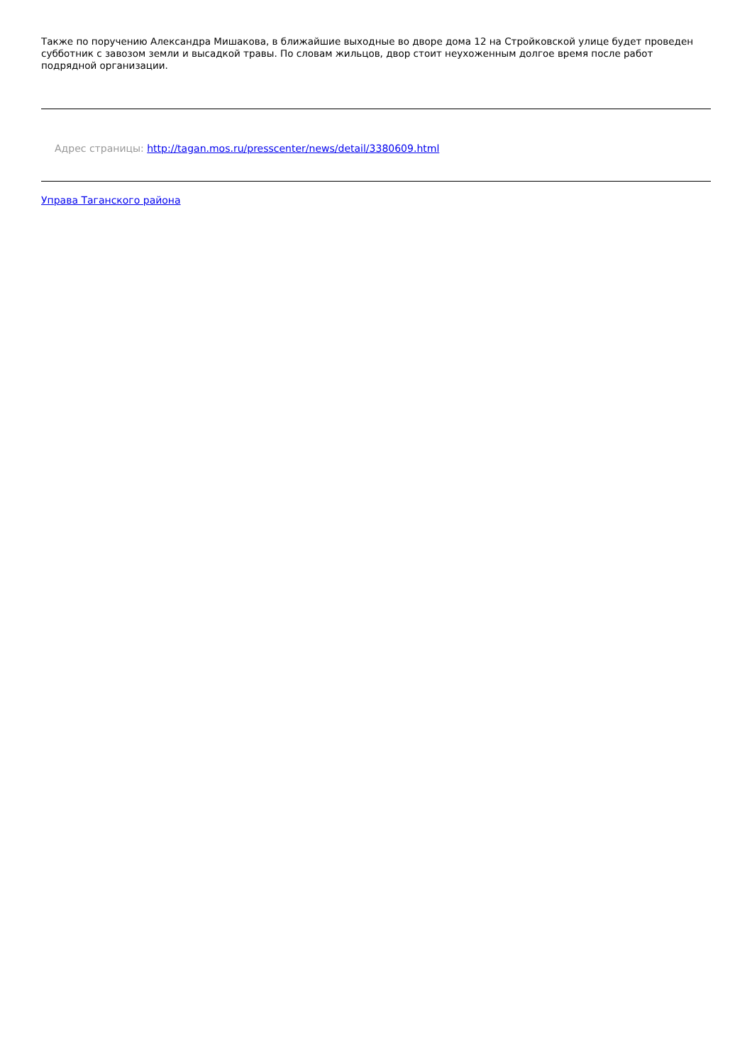Также по поручению Александра Мишакова, в ближайшие выходные во дворе дома 12 на Стройковской улице будет проведен субботник с завозом земли и высадкой травы. По словам жильцов, двор стоит неухоженным долгое время после работ подрядной организации.
Адрес страницы: http://tagan.mos.ru/presscenter/news/detail/3380609.html
Управа Таганского района